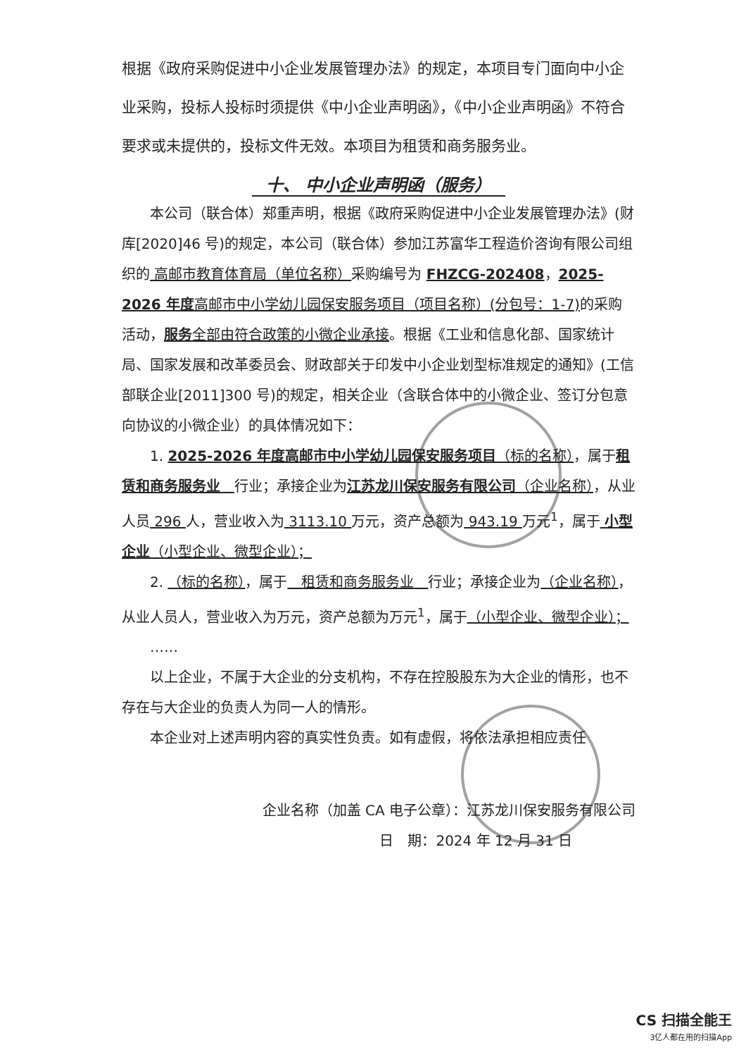根据《政府采购促进中小企业发展管理办法》的规定，本项目专门面向中小企业采购，投标人投标时须提供《中小企业声明函》，《中小企业声明函》不符合要求或未提供的，投标文件无效。本项目为租赁和商务服务业。
十、 中小企业声明函（服务）
本公司（联合体）郑重声明，根据《政府采购促进中小企业发展管理办法》(财库[2020]46 号)的规定，本公司（联合体）参加江苏富华工程造价咨询有限公司组织的 高邮市教育体育局（单位名称）采购编号为 FHZCG-202408，2025-2026 年度高邮市中小学幼儿园保安服务项目（项目名称）(分包号：1-7) 的采购活动，服务全部由符合政策的小微企业承接。根据《工业和信息化部、国家统计局、国家发展和改革委员会、财政部关于印发中小企业划型标准规定的通知》(工信部联企业[2011]300 号)的规定，相关企业（含联合体中的小微企业、签订分包意向协议的小微企业）的具体情况如下：
1. 2025-2026 年度高邮市中小学幼儿园保安服务项目（标的名称），属于租赁和商务服务业　行业；承接企业为江苏龙川保安服务有限公司（企业名称），从业人员 296 人，营业收入为 3113.10 万元，资产总额为 943.19 万元<sup>1</sup>，属于 小型企业（小型企业、微型企业）；
2. （标的名称），属于　租赁和商务服务业　行业；承接企业为（企业名称），从业人员人，营业收入为万元，资产总额为万元<sup>1</sup>，属于（小型企业、微型企业）；
……
以上企业，不属于大企业的分支机构，不存在控股股东为大企业的情形，也不存在与大企业的负责人为同一人的情形。
本企业对上述声明内容的真实性负责。如有虚假，将依法承担相应责任
企业名称（加盖 CA 电子公章）：江苏龙川保安服务有限公司
日　期：2024 年 12 月 31 日
CS 扫描全能王
3亿人都在用的扫描App